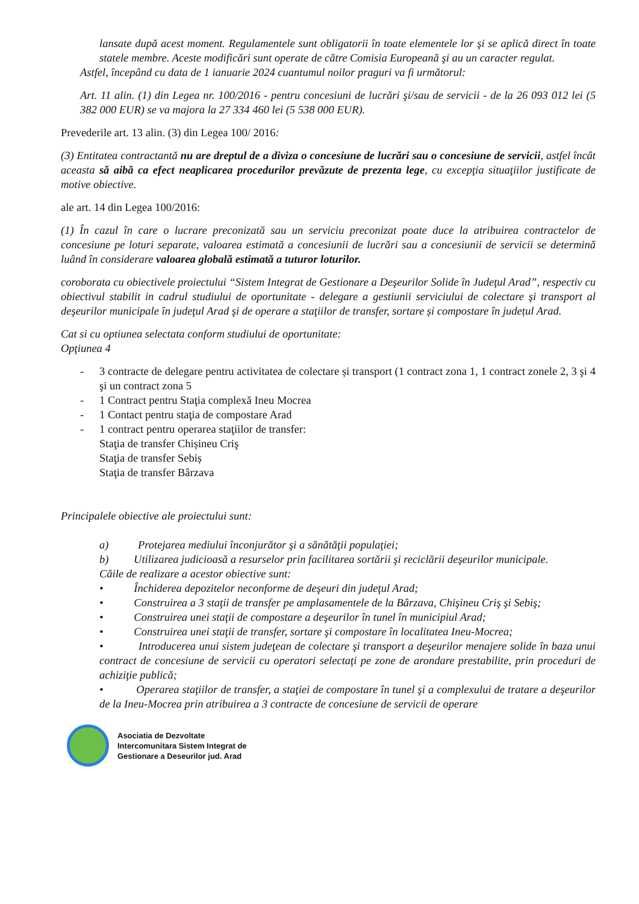lansate după acest moment. Regulamentele sunt obligatorii în toate elementele lor şi se aplică direct în toate statele membre. Aceste modificări sunt operate de către Comisia Europeană şi au un caracter regulat.
Astfel, începând cu data de 1 ianuarie 2024 cuantumul noilor praguri va fi următorul:
Art. 11 alin. (1) din Legea nr. 100/2016 - pentru concesiuni de lucrări şi/sau de servicii - de la 26 093 012 lei (5 382 000 EUR) se va majora la 27 334 460 lei (5 538 000 EUR).
Prevederile art. 13 alin. (3) din Legea 100/ 2016:
(3) Entitatea contractantă nu are dreptul de a diviza o concesiune de lucrări sau o concesiune de servicii, astfel încât aceasta să aibă ca efect neaplicarea procedurilor prevăzute de prezenta lege, cu excepţia situaţiilor justificate de motive obiective.
ale art. 14 din Legea 100/2016:
(1) În cazul în care o lucrare preconizată sau un serviciu preconizat poate duce la atribuirea contractelor de concesiune pe loturi separate, valoarea estimată a concesiunii de lucrări sau a concesiunii de servicii se determină luând în considerare valoarea globală estimată a tuturor loturilor.
coroborata cu obiectivele proiectului “Sistem Integrat de Gestionare a Deşeurilor Solide în Judeţul Arad”, respectiv cu obiectivul stabilit in cadrul studiului de oportunitate - delegare a gestiunii serviciului de colectare şi transport al deşeurilor municipale în judeţul Arad şi de operare a staţiilor de transfer, sortare și compostare în județul Arad.
Cat si cu optiunea selectata conform studiului de oportunitate:
Opţiunea 4
- 3 contracte de delegare pentru activitatea de colectare și transport (1 contract zona 1, 1 contract zonele 2, 3 şi 4 şi un contract zona 5
- 1 Contract pentru Staţia complexă Ineu Mocrea
- 1 Contact pentru staţia de compostare Arad
- 1 contract pentru operarea staţiilor de transfer:
Staţia de transfer Chișineu Criş
Staţia de transfer Sebiș
Staţia de transfer Bârzava
Principalele obiective ale proiectului sunt:
a) Protejarea mediului înconjurător şi a sănătăţii populaţiei;
b) Utilizarea judicioasă a resurselor prin facilitarea sortării şi reciclării deşeurilor municipale.
Căile de realizare a acestor obiective sunt:
• Închiderea depozitelor neconforme de deşeuri din judeţul Arad;
• Construirea a 3 staţii de transfer pe amplasamentele de la Bârzava, Chişineu Criş şi Sebiş;
• Construirea unei staţii de compostare a deşeurilor în tunel în municipiul Arad;
• Construirea unei staţii de transfer, sortare şi compostare în localitatea Ineu-Mocrea;
• Introducerea unui sistem judeţean de colectare şi transport a deşeurilor menajere solide în baza unui contract de concesiune de servicii cu operatori selectaţi pe zone de arondare prestabilite, prin proceduri de achiziţie publică;
• Operarea staţiilor de transfer, a staţiei de compostare în tunel şi a complexului de tratare a deşeurilor de la Ineu-Mocrea prin atribuirea a 3 contracte de concesiune de servicii de operare
Asociatia de Dezvoltate
Intercomunitara Sistem Integrat de
Gestionare a Deseurilor jud. Arad